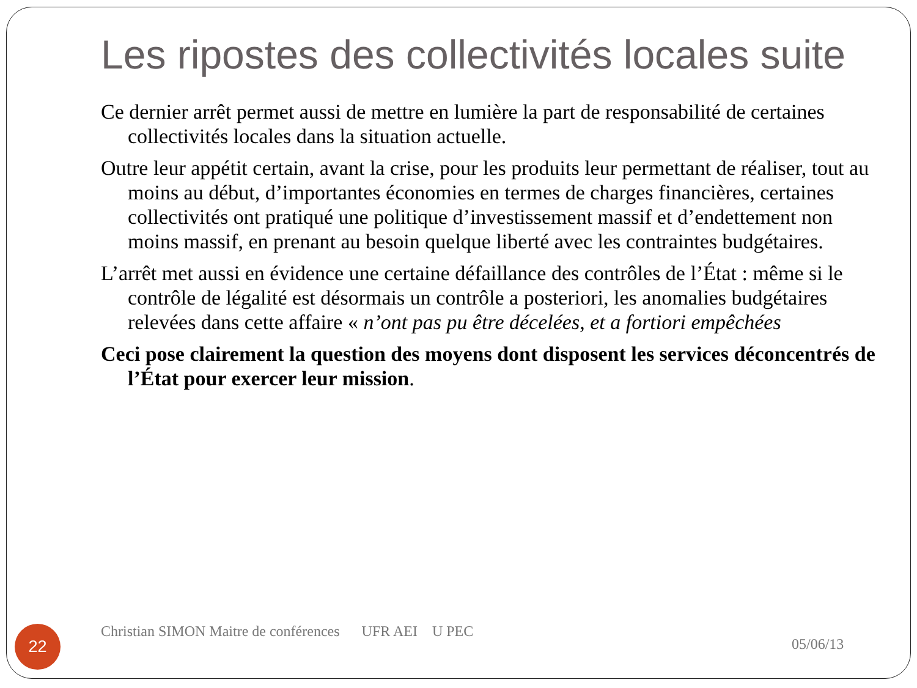Les ripostes des collectivités locales suite
Ce dernier arrêt permet aussi de mettre en lumière la part de responsabilité de certaines collectivités locales dans la situation actuelle.
Outre leur appétit certain, avant la crise, pour les produits leur permettant de réaliser, tout au moins au début, d’importantes économies en termes de charges financières, certaines collectivités ont pratiqué une politique d’investissement massif et d’endettement non moins massif, en prenant au besoin quelque liberté avec les contraintes budgétaires.
L’arrêt met aussi en évidence une certaine défaillance des contrôles de l’État : même si le contrôle de légalité est désormais un contrôle a posteriori, les anomalies budgétaires relevées dans cette affaire « n’ont pas pu être décelées, et a fortiori empêchées
Ceci pose clairement la question des moyens dont disposent les services déconcentrés de l’État pour exercer leur mission.
22
Christian SIMON Maitre de conférences UFR AEI U PEC
05/06/13